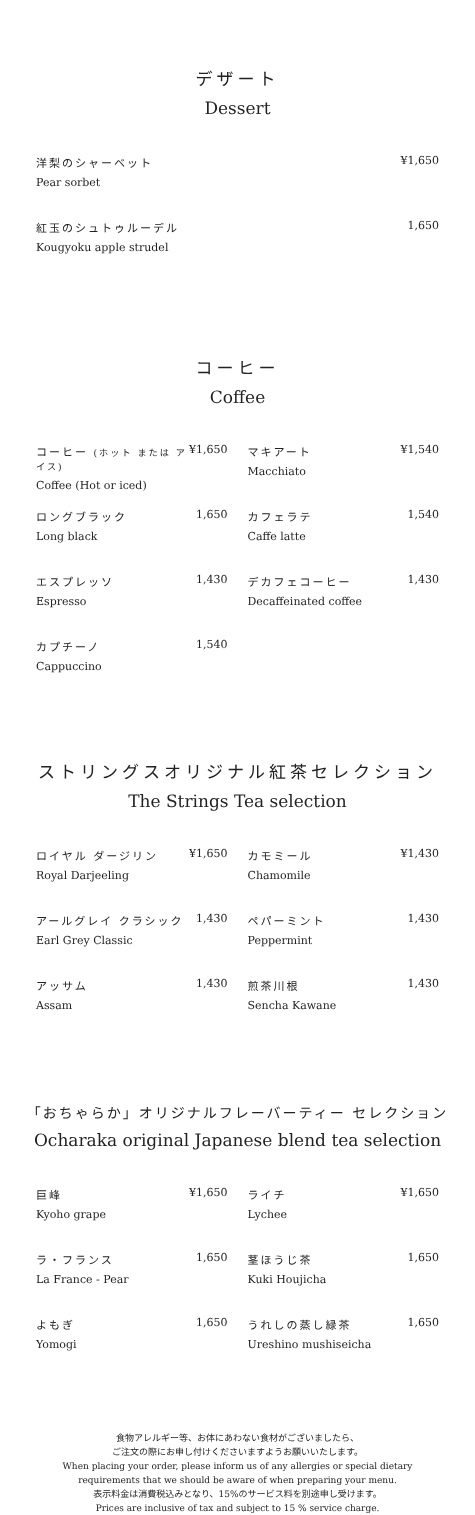デザート
Dessert
洋梨のシャーベット
Pear sorbet
¥1,650
紅玉のシュトゥルーデル
Kougyoku apple strudel
1,650
コーヒー
Coffee
コーヒー (ホット または アイス)
Coffee (Hot or iced)
¥1,650
マキアート
Macchiato
¥1,540
ロングブラック
Long black
1,650
カフェラテ
Caffe latte
1,540
エスプレッソ
Espresso
1,430
デカフェコーヒー
Decaffeinated coffee
1,430
カプチーノ
Cappuccino
1,540
ストリングスオリジナル紅茶セレクション
The Strings Tea selection
ロイヤル ダージリン
Royal Darjeeling
¥1,650
カモミール
Chamomile
¥1,430
アールグレイ クラシック
Earl Grey Classic
1,430
ペパーミント
Peppermint
1,430
アッサム
Assam
1,430
煎茶川根
Sencha Kawane
1,430
「おちゃらか」オリジナルフレーバーティー セレクション
Ocharaka original Japanese blend tea selection
巨峰
Kyoho grape
¥1,650
ライチ
Lychee
¥1,650
ラ・フランス
La France - Pear
1,650
茎ほうじ茶
Kuki Houjicha
1,650
よもぎ
Yomogi
1,650
うれしの蒸し緑茶
Ureshino mushiseicha
1,650
食物アレルギー等、お体にあわない食材がございましたら、
ご注文の際にお申し付けくださいますようお願いいたします。
When placing your order, please inform us of any allergies or special dietary
requirements that we should be aware of when preparing your menu.
表示料金は消費税込みとなり、15%のサービス料を別途申し受けます。
Prices are inclusive of tax and subject to 15 % service charge.